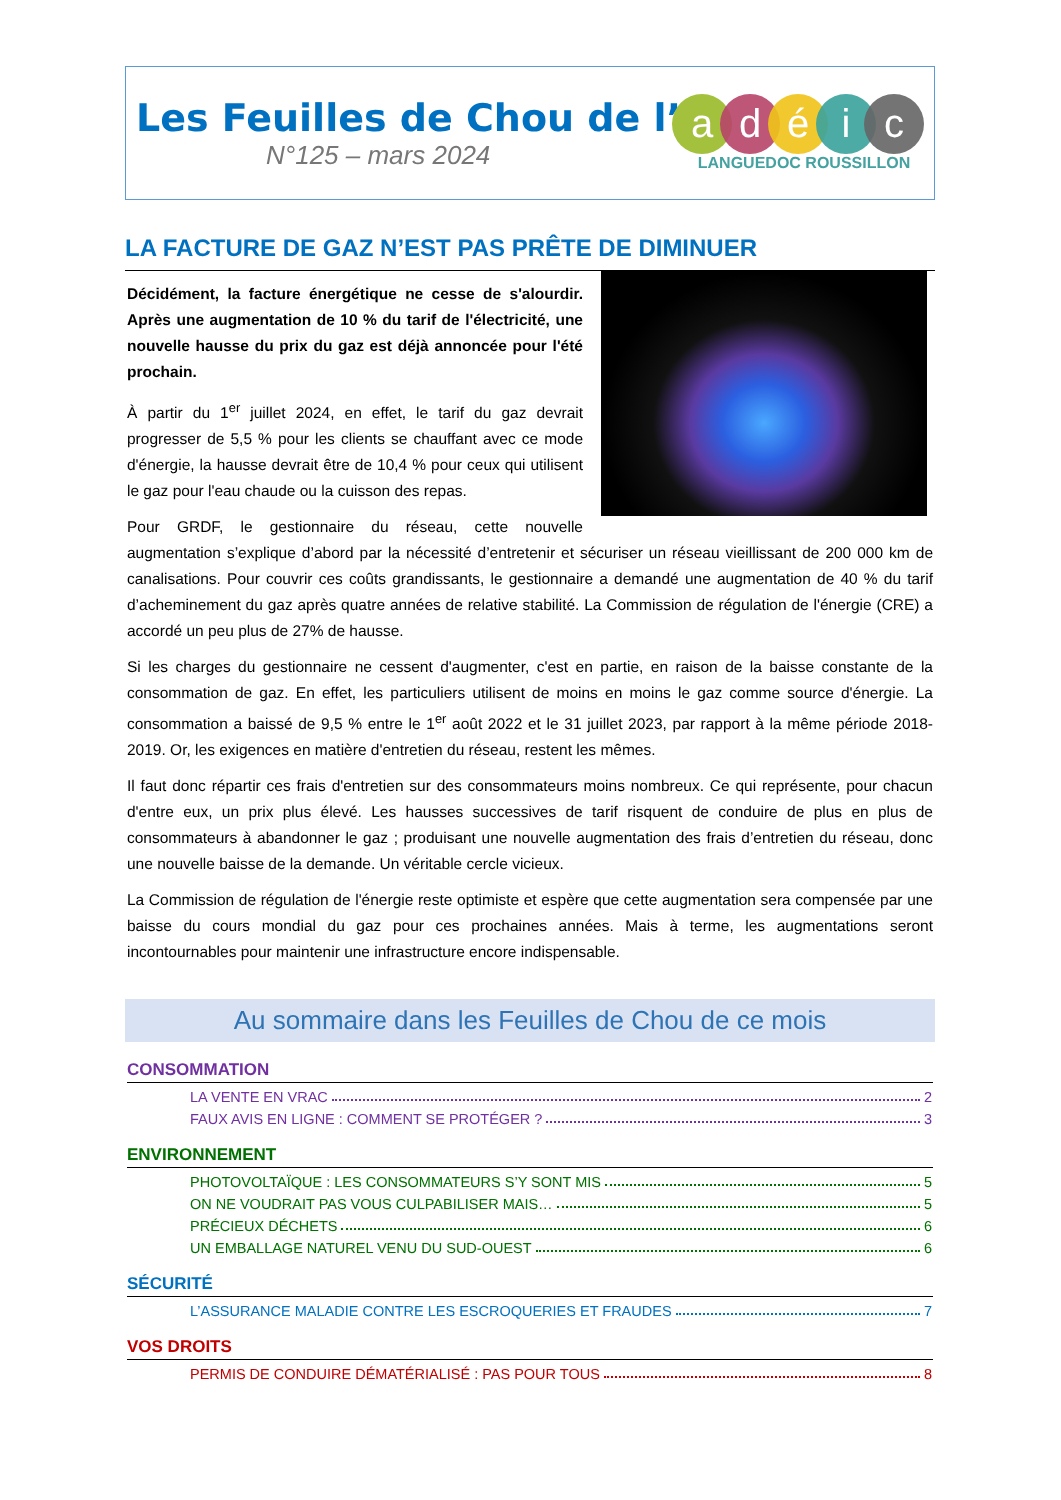Les Feuilles de Chou de l’
N°125 – mars 2024
adéic
LANGUEDOC ROUSSILLON
LA FACTURE DE GAZ N’EST PAS PRÊTE DE DIMINUER
Décidément, la facture énergétique ne cesse de s'alourdir. Après une augmentation de 10 % du tarif de l'électricité, une nouvelle hausse du prix du gaz est déjà annoncée pour l'été prochain.
À partir du 1<sup>er</sup> juillet 2024, en effet, le tarif du gaz devrait progresser de 5,5 % pour les clients se chauffant avec ce mode d'énergie, la hausse devrait être de 10,4 % pour ceux qui utilisent le gaz pour l'eau chaude ou la cuisson des repas.
Pour GRDF, le gestionnaire du réseau, cette nouvelle augmentation s’explique d’abord par la nécessité d’entretenir et sécuriser un réseau vieillissant de 200 000 km de canalisations. Pour couvrir ces coûts grandissants, le gestionnaire a demandé une augmentation de 40 % du tarif d’acheminement du gaz après quatre années de relative stabilité. La Commission de régulation de l'énergie (CRE) a accordé un peu plus de 27% de hausse.
Si les charges du gestionnaire ne cessent d'augmenter, c'est en partie, en raison de la baisse constante de la consommation de gaz. En effet, les particuliers utilisent de moins en moins le gaz comme source d'énergie. La consommation a baissé de 9,5 % entre le 1<sup>er</sup> août 2022 et le 31 juillet 2023, par rapport à la même période 2018-2019. Or, les exigences en matière d'entretien du réseau, restent les mêmes.
Il faut donc répartir ces frais d'entretien sur des consommateurs moins nombreux. Ce qui représente, pour chacun d'entre eux, un prix plus élevé. Les hausses successives de tarif risquent de conduire de plus en plus de consommateurs à abandonner le gaz ; produisant une nouvelle augmentation des frais d’entretien du réseau, donc une nouvelle baisse de la demande. Un véritable cercle vicieux.
La Commission de régulation de l'énergie reste optimiste et espère que cette augmentation sera compensée par une baisse du cours mondial du gaz pour ces prochaines années. Mais à terme, les augmentations seront incontournables pour maintenir une infrastructure encore indispensable.
Au sommaire dans les Feuilles de Chou de ce mois
CONSOMMATION
LA VENTE EN VRAC 2
FAUX AVIS EN LIGNE : COMMENT SE PROTÉGER ? 3
ENVIRONNEMENT
PHOTOVOLTAÏQUE : LES CONSOMMATEURS S’Y SONT MIS 5
ON NE VOUDRAIT PAS VOUS CULPABILISER MAIS… 5
PRÉCIEUX DÉCHETS 6
UN EMBALLAGE NATUREL VENU DU SUD-OUEST 6
SÉCURITÉ
L’ASSURANCE MALADIE CONTRE LES ESCROQUERIES ET FRAUDES 7
VOS DROITS
PERMIS DE CONDUIRE DÉMATÉRIALISÉ : PAS POUR TOUS 8